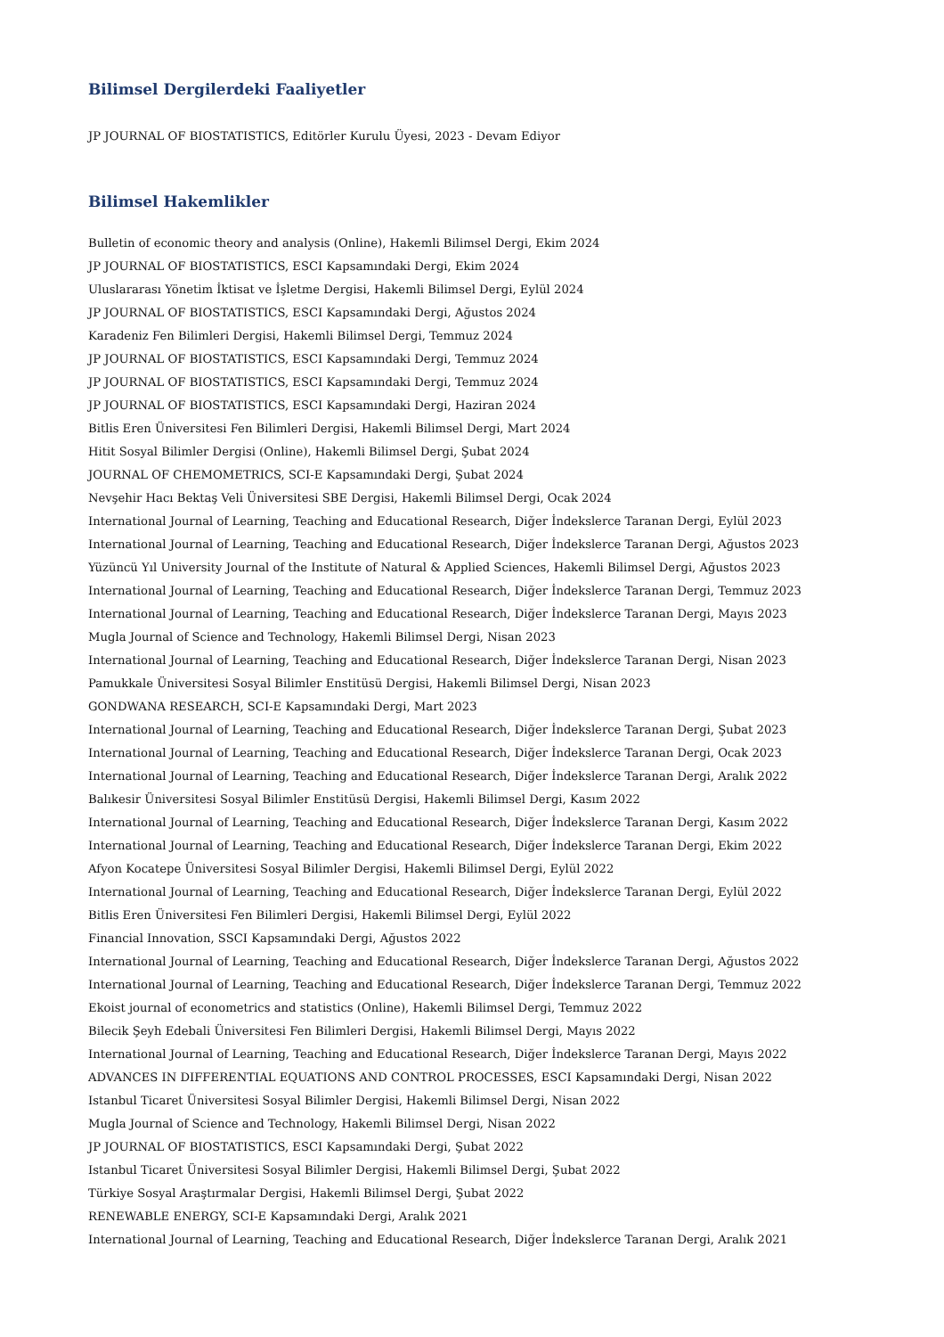Bilimsel Dergilerdeki Faaliyetler
JP JOURNAL OF BIOSTATISTICS, Editörler Kurulu Üyesi, 2023 - Devam Ediyor
Bilimsel Hakemlikler
Bulletin of economic theory and analysis (Online), Hakemli Bilimsel Dergi, Ekim 2024
JP JOURNAL OF BIOSTATISTICS, ESCI Kapsamındaki Dergi, Ekim 2024
Uluslararası Yönetim İktisat ve İşletme Dergisi, Hakemli Bilimsel Dergi, Eylül 2024
JP JOURNAL OF BIOSTATISTICS, ESCI Kapsamındaki Dergi, Ağustos 2024
Karadeniz Fen Bilimleri Dergisi, Hakemli Bilimsel Dergi, Temmuz 2024
JP JOURNAL OF BIOSTATISTICS, ESCI Kapsamındaki Dergi, Temmuz 2024
JP JOURNAL OF BIOSTATISTICS, ESCI Kapsamındaki Dergi, Temmuz 2024
JP JOURNAL OF BIOSTATISTICS, ESCI Kapsamındaki Dergi, Haziran 2024
Bitlis Eren Üniversitesi Fen Bilimleri Dergisi, Hakemli Bilimsel Dergi, Mart 2024
Hitit Sosyal Bilimler Dergisi (Online), Hakemli Bilimsel Dergi, Şubat 2024
JOURNAL OF CHEMOMETRICS, SCI-E Kapsamındaki Dergi, Şubat 2024
Nevşehir Hacı Bektaş Veli Üniversitesi SBE Dergisi, Hakemli Bilimsel Dergi, Ocak 2024
International Journal of Learning, Teaching and Educational Research, Diğer İndekslerce Taranan Dergi, Eylül 2023
International Journal of Learning, Teaching and Educational Research, Diğer İndekslerce Taranan Dergi, Ağustos 2023
Yüzüncü Yıl University Journal of the Institute of Natural & Applied Sciences, Hakemli Bilimsel Dergi, Ağustos 2023
International Journal of Learning, Teaching and Educational Research, Diğer İndekslerce Taranan Dergi, Temmuz 2023
International Journal of Learning, Teaching and Educational Research, Diğer İndekslerce Taranan Dergi, Mayıs 2023
Mugla Journal of Science and Technology, Hakemli Bilimsel Dergi, Nisan 2023
International Journal of Learning, Teaching and Educational Research, Diğer İndekslerce Taranan Dergi, Nisan 2023
Pamukkale Üniversitesi Sosyal Bilimler Enstitüsü Dergisi, Hakemli Bilimsel Dergi, Nisan 2023
GONDWANA RESEARCH, SCI-E Kapsamındaki Dergi, Mart 2023
International Journal of Learning, Teaching and Educational Research, Diğer İndekslerce Taranan Dergi, Şubat 2023
International Journal of Learning, Teaching and Educational Research, Diğer İndekslerce Taranan Dergi, Ocak 2023
International Journal of Learning, Teaching and Educational Research, Diğer İndekslerce Taranan Dergi, Aralık 2022
Balıkesir Üniversitesi Sosyal Bilimler Enstitüsü Dergisi, Hakemli Bilimsel Dergi, Kasım 2022
International Journal of Learning, Teaching and Educational Research, Diğer İndekslerce Taranan Dergi, Kasım 2022
International Journal of Learning, Teaching and Educational Research, Diğer İndekslerce Taranan Dergi, Ekim 2022
Afyon Kocatepe Üniversitesi Sosyal Bilimler Dergisi, Hakemli Bilimsel Dergi, Eylül 2022
International Journal of Learning, Teaching and Educational Research, Diğer İndekslerce Taranan Dergi, Eylül 2022
Bitlis Eren Üniversitesi Fen Bilimleri Dergisi, Hakemli Bilimsel Dergi, Eylül 2022
Financial Innovation, SSCI Kapsamındaki Dergi, Ağustos 2022
International Journal of Learning, Teaching and Educational Research, Diğer İndekslerce Taranan Dergi, Ağustos 2022
International Journal of Learning, Teaching and Educational Research, Diğer İndekslerce Taranan Dergi, Temmuz 2022
Ekoist journal of econometrics and statistics (Online), Hakemli Bilimsel Dergi, Temmuz 2022
Bilecik Şeyh Edebali Üniversitesi Fen Bilimleri Dergisi, Hakemli Bilimsel Dergi, Mayıs 2022
International Journal of Learning, Teaching and Educational Research, Diğer İndekslerce Taranan Dergi, Mayıs 2022
ADVANCES IN DIFFERENTIAL EQUATIONS AND CONTROL PROCESSES, ESCI Kapsamındaki Dergi, Nisan 2022
Istanbul Ticaret Üniversitesi Sosyal Bilimler Dergisi, Hakemli Bilimsel Dergi, Nisan 2022
Mugla Journal of Science and Technology, Hakemli Bilimsel Dergi, Nisan 2022
JP JOURNAL OF BIOSTATISTICS, ESCI Kapsamındaki Dergi, Şubat 2022
Istanbul Ticaret Üniversitesi Sosyal Bilimler Dergisi, Hakemli Bilimsel Dergi, Şubat 2022
Türkiye Sosyal Araştırmalar Dergisi, Hakemli Bilimsel Dergi, Şubat 2022
RENEWABLE ENERGY, SCI-E Kapsamındaki Dergi, Aralık 2021
International Journal of Learning, Teaching and Educational Research, Diğer İndekslerce Taranan Dergi, Aralık 2021